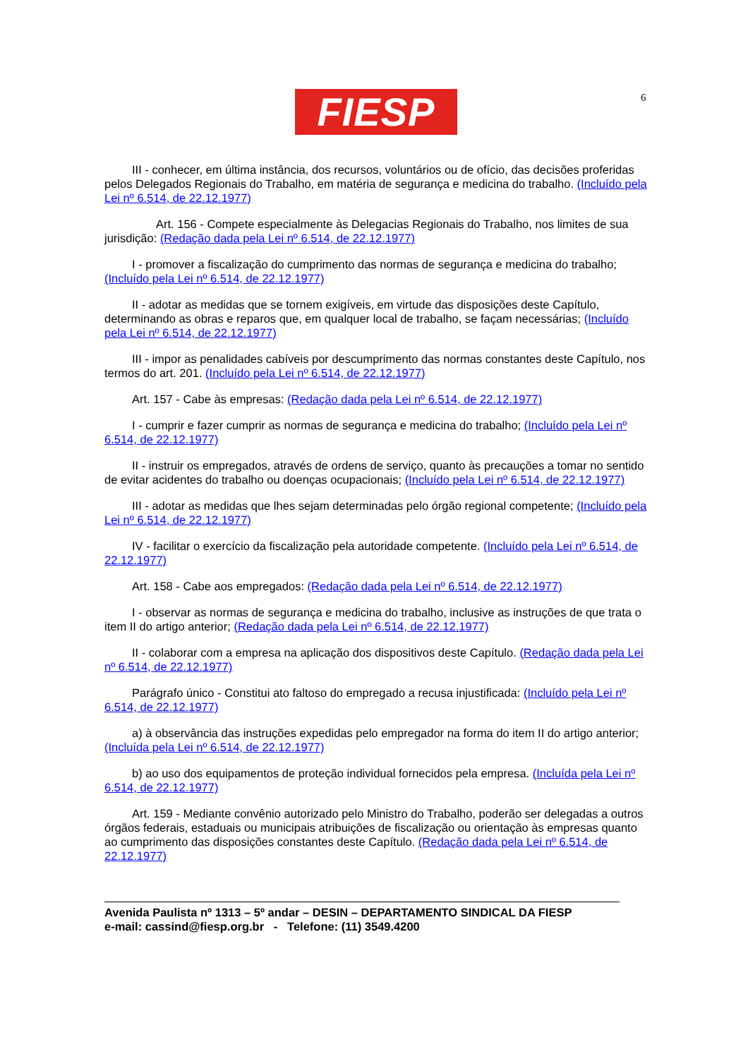FIESP 6
III - conhecer, em última instância, dos recursos, voluntários ou de ofício, das decisões proferidas pelos Delegados Regionais do Trabalho, em matéria de segurança e medicina do trabalho. (Incluído pela Lei nº 6.514, de 22.12.1977)
Art. 156 - Compete especialmente às Delegacias Regionais do Trabalho, nos limites de sua jurisdição: (Redação dada pela Lei nº 6.514, de 22.12.1977)
I - promover a fiscalização do cumprimento das normas de segurança e medicina do trabalho; (Incluído pela Lei nº 6.514, de 22.12.1977)
II - adotar as medidas que se tornem exigíveis, em virtude das disposições deste Capítulo, determinando as obras e reparos que, em qualquer local de trabalho, se façam necessárias; (Incluído pela Lei nº 6.514, de 22.12.1977)
III - impor as penalidades cabíveis por descumprimento das normas constantes deste Capítulo, nos termos do art. 201. (Incluído pela Lei nº 6.514, de 22.12.1977)
Art. 157 - Cabe às empresas: (Redação dada pela Lei nº 6.514, de 22.12.1977)
I - cumprir e fazer cumprir as normas de segurança e medicina do trabalho; (Incluído pela Lei nº 6.514, de 22.12.1977)
II - instruir os empregados, através de ordens de serviço, quanto às precauções a tomar no sentido de evitar acidentes do trabalho ou doenças ocupacionais; (Incluído pela Lei nº 6.514, de 22.12.1977)
III - adotar as medidas que lhes sejam determinadas pelo órgão regional competente; (Incluído pela Lei nº 6.514, de 22.12.1977)
IV - facilitar o exercício da fiscalização pela autoridade competente. (Incluído pela Lei nº 6.514, de 22.12.1977)
Art. 158 - Cabe aos empregados: (Redação dada pela Lei nº 6.514, de 22.12.1977)
I - observar as normas de segurança e medicina do trabalho, inclusive as instruções de que trata o item II do artigo anterior; (Redação dada pela Lei nº 6.514, de 22.12.1977)
II - colaborar com a empresa na aplicação dos dispositivos deste Capítulo. (Redação dada pela Lei nº 6.514, de 22.12.1977)
Parágrafo único - Constitui ato faltoso do empregado a recusa injustificada: (Incluído pela Lei nº 6.514, de 22.12.1977)
a) à observância das instruções expedidas pelo empregador na forma do item II do artigo anterior; (Incluída pela Lei nº 6.514, de 22.12.1977)
b) ao uso dos equipamentos de proteção individual fornecidos pela empresa. (Incluída pela Lei nº 6.514, de 22.12.1977)
Art. 159 - Mediante convênio autorizado pelo Ministro do Trabalho, poderão ser delegadas a outros órgãos federais, estaduais ou municipais atribuições de fiscalização ou orientação às empresas quanto ao cumprimento das disposições constantes deste Capítulo. (Redação dada pela Lei nº 6.514, de 22.12.1977)
Avenida Paulista nº 1313 – 5º andar – DESIN – DEPARTAMENTO SINDICAL DA FIESP
e-mail: cassind@fiesp.org.br - Telefone: (11) 3549.4200